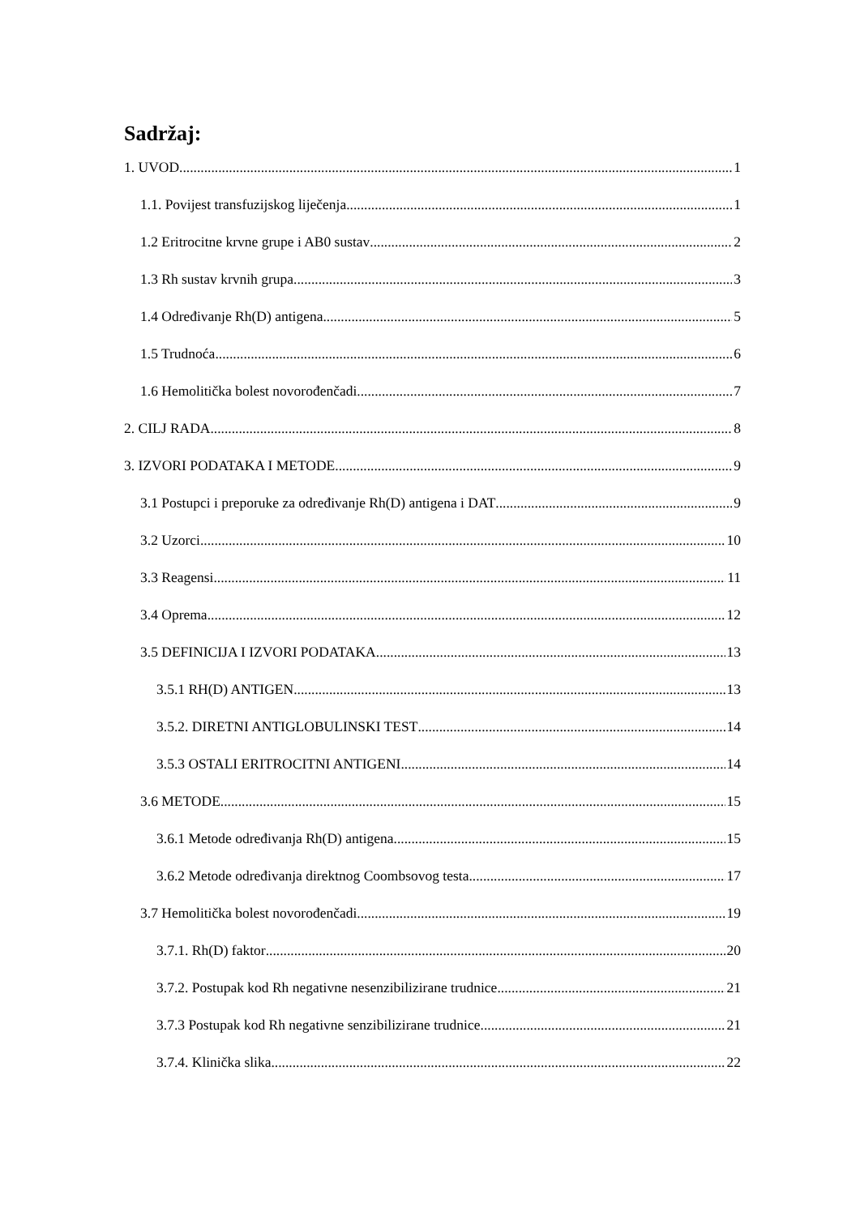Sadržaj:
1. UVOD 1
1.1. Povijest transfuzijskog liječenja 1
1.2 Eritrocitne krvne grupe i AB0 sustav 2
1.3 Rh sustav krvnih grupa 3
1.4 Određivanje Rh(D) antigena 5
1.5 Trudnoća 6
1.6 Hemolitička bolest novorođenčadi 7
2. CILJ RADA 8
3. IZVORI PODATAKA I METODE 9
3.1 Postupci i preporuke za određivanje Rh(D) antigena i DAT 9
3.2 Uzorci 10
3.3 Reagensi 11
3.4 Oprema 12
3.5 DEFINICIJA I IZVORI PODATAKA 13
3.5.1 RH(D) ANTIGEN 13
3.5.2. DIRETNI ANTIGLOBULINSKI TEST 14
3.5.3 OSTALI ERITROCITNI ANTIGENI 14
3.6 METODE 15
3.6.1 Metode određivanja Rh(D) antigena 15
3.6.2 Metode određivanja direktnog Coombsovog testa 17
3.7 Hemolitička bolest novorođenčadi 19
3.7.1. Rh(D) faktor 20
3.7.2. Postupak kod Rh negativne nesenzibilizirane trudnice 21
3.7.3 Postupak kod Rh negativne senzibilizirane trudnice 21
3.7.4. Klinička slika 22